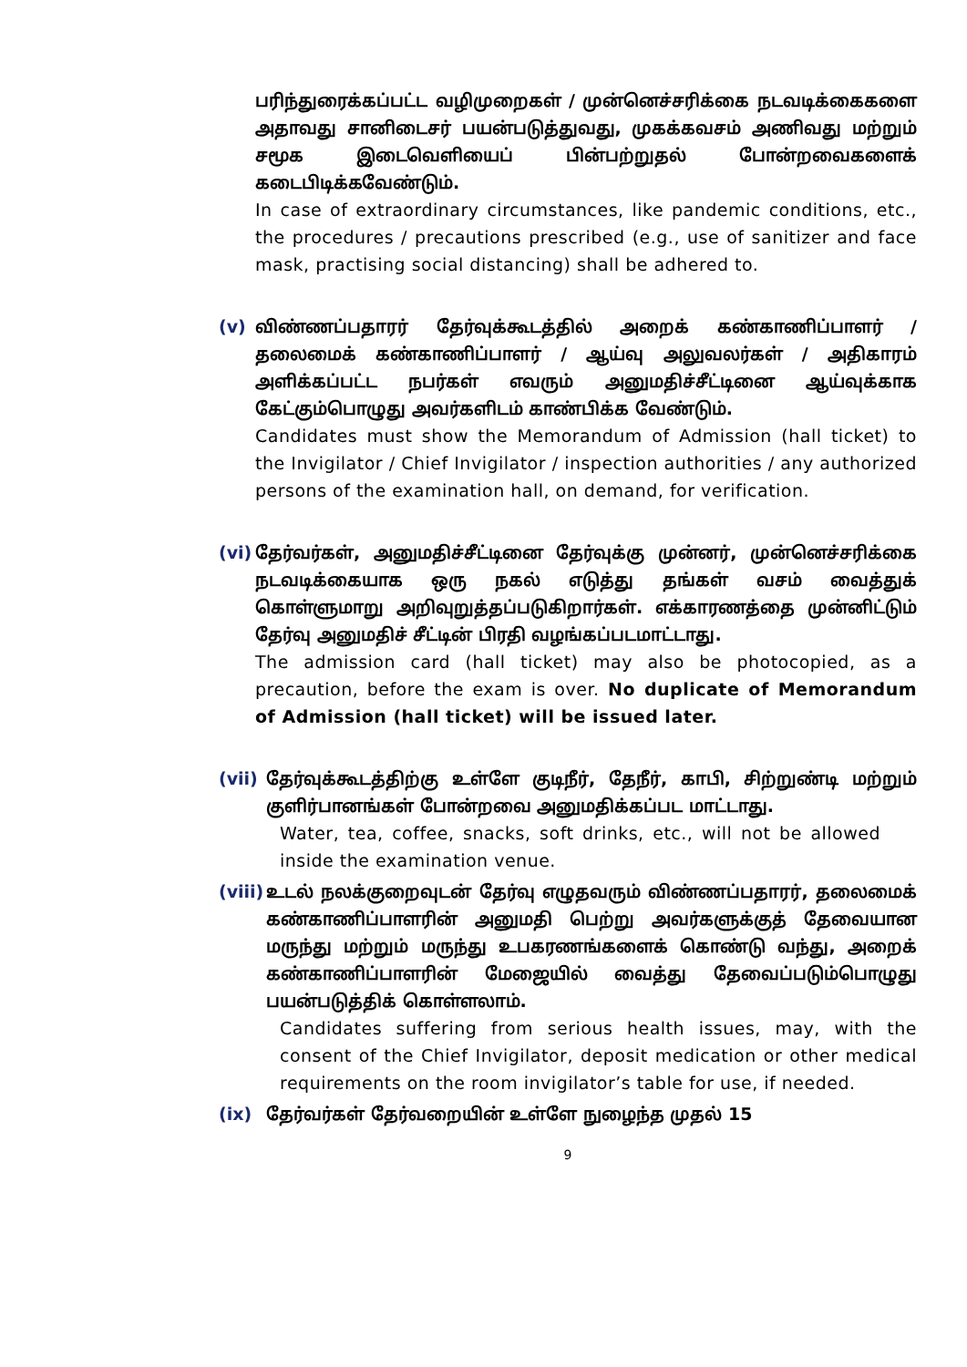பரிந்துரைக்கப்பட்ட வழிமுறைகள் / முன்னெச்சரிக்கை நடவடிக்கைகளை அதாவது சானிடைசர் பயன்படுத்துவது, முகக்கவசம் அணிவது மற்றும் சமூக இடைவெளியைப் பின்பற்றுதல் போன்றவைகளைக் கடைபிடிக்கவேண்டும்.
In case of extraordinary circumstances, like pandemic conditions, etc., the procedures / precautions prescribed (e.g., use of sanitizer and face mask, practising social distancing) shall be adhered to.
(v) விண்ணப்பதாரர் தேர்வுக்கூடத்தில் அறைக் கண்காணிப்பாளர் / தலைமைக் கண்காணிப்பாளர் / ஆய்வு அலுவலர்கள் / அதிகாரம் அளிக்கப்பட்ட நபர்கள் எவரும் அனுமதிச்சீட்டினை ஆய்வுக்காக கேட்கும்பொழுது அவர்களிடம் காண்பிக்க வேண்டும்.
Candidates must show the Memorandum of Admission (hall ticket) to the Invigilator / Chief Invigilator / inspection authorities / any authorized persons of the examination hall, on demand, for verification.
(vi)
தேர்வர்கள், அனுமதிச்சீட்டினை தேர்வுக்கு முன்னர், முன்னெச்சரிக்கை நடவடிக்கையாக ஒரு நகல் எடுத்து தங்கள் வசம் வைத்துக் கொள்ளுமாறு அறிவுறுத்தப்படுகிறார்கள். எக்காரணத்தை முன்னிட்டும் தேர்வு அனுமதிச் சீட்டின் பிரதி வழங்கப்படமாட்டாது.
The admission card (hall ticket) may also be photocopied, as a precaution, before the exam is over. No duplicate of Memorandum of Admission (hall ticket) will be issued later.
(vii)
தேர்வுக்கூடத்திற்கு உள்ளே குடிநீர், தேநீர், காபி, சிற்றுண்டி மற்றும் குளிர்பானங்கள் போன்றவை அனுமதிக்கப்பட மாட்டாது.
Water, tea, coffee, snacks, soft drinks, etc., will not be allowed inside the examination venue.
(viii)
உடல் நலக்குறைவுடன் தேர்வு எழுதவரும் விண்ணப்பதாரர், தலைமைக் கண்காணிப்பாளரின் அனுமதி பெற்று அவர்களுக்குத் தேவையான மருந்து மற்றும் மருந்து உபகரணங்களைக் கொண்டு வந்து, அறைக் கண்காணிப்பாளரின் மேஜையில் வைத்து தேவைப்படும்பொழுது பயன்படுத்திக் கொள்ளலாம்.
Candidates suffering from serious health issues, may, with the consent of the Chief Invigilator, deposit medication or other medical requirements on the room invigilator’s table for use, if needed.
(ix) தேர்வர்கள் தேர்வறையின் உள்ளே நுழைந்த முதல் 15
9